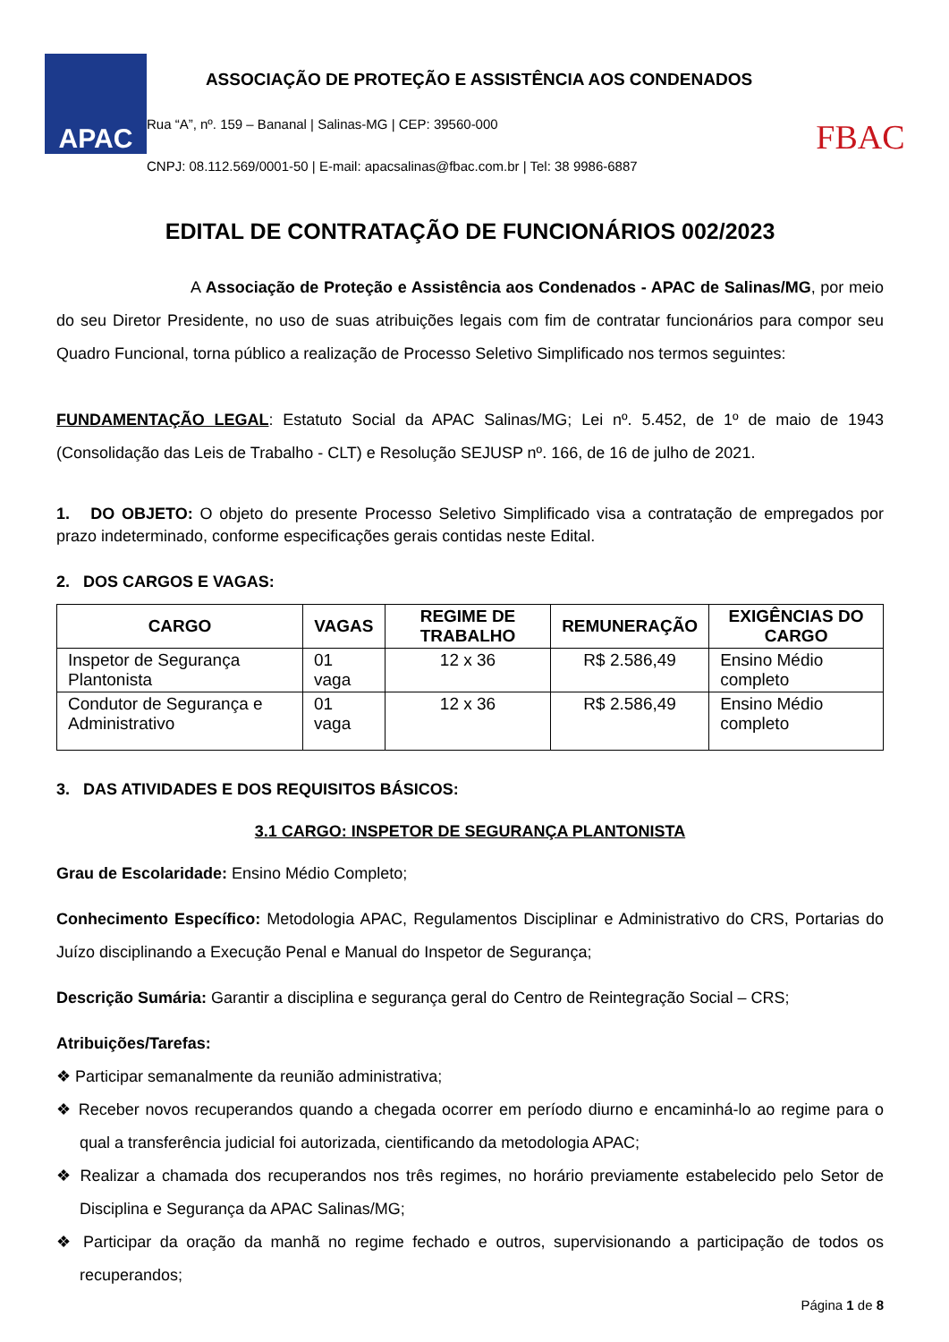APAC
ASSOCIAÇÃO DE PROTEÇÃO E ASSISTÊNCIA AOS CONDENADOS
Rua “A”, nº. 159 – Bananal | Salinas-MG | CEP: 39560-000
CNPJ: 08.112.569/0001-50 | E-mail: apacsalinas@fbac.com.br | Tel: 38 9986-6887
FBAC
EDITAL DE CONTRATAÇÃO DE FUNCIONÁRIOS 002/2023
A Associação de Proteção e Assistência aos Condenados - APAC de Salinas/MG, por meio do seu Diretor Presidente, no uso de suas atribuições legais com fim de contratar funcionários para compor seu Quadro Funcional, torna público a realização de Processo Seletivo Simplificado nos termos seguintes:
FUNDAMENTAÇÃO LEGAL: Estatuto Social da APAC Salinas/MG; Lei nº. 5.452, de 1º de maio de 1943 (Consolidação das Leis de Trabalho - CLT) e Resolução SEJUSP nº. 166, de 16 de julho de 2021.
1. DO OBJETO: O objeto do presente Processo Seletivo Simplificado visa a contratação de empregados por prazo indeterminado, conforme especificações gerais contidas neste Edital.
2. DOS CARGOS E VAGAS:
| CARGO | VAGAS | REGIME DE TRABALHO | REMUNERAÇÃO | EXIGÊNCIAS DO CARGO |
| --- | --- | --- | --- | --- |
| Inspetor de Segurança Plantonista | 01 vaga | 12 x 36 | R$ 2.586,49 | Ensino Médio completo |
| Condutor de Segurança e Administrativo | 01 vaga | 12 x 36 | R$ 2.586,49 | Ensino Médio completo |
3. DAS ATIVIDADES E DOS REQUISITOS BÁSICOS:
3.1 CARGO: INSPETOR DE SEGURANÇA PLANTONISTA
Grau de Escolaridade: Ensino Médio Completo;
Conhecimento Específico: Metodologia APAC, Regulamentos Disciplinar e Administrativo do CRS, Portarias do Juízo disciplinando a Execução Penal e Manual do Inspetor de Segurança;
Descrição Sumária: Garantir a disciplina e segurança geral do Centro de Reintegração Social – CRS;
Atribuições/Tarefas:
❖ Participar semanalmente da reunião administrativa;
❖ Receber novos recuperandos quando a chegada ocorrer em período diurno e encaminhá-lo ao regime para o qual a transferência judicial foi autorizada, cientificando da metodologia APAC;
❖ Realizar a chamada dos recuperandos nos três regimes, no horário previamente estabelecido pelo Setor de Disciplina e Segurança da APAC Salinas/MG;
❖ Participar da oração da manhã no regime fechado e outros, supervisionando a participação de todos os recuperandos;
Página 1 de 8